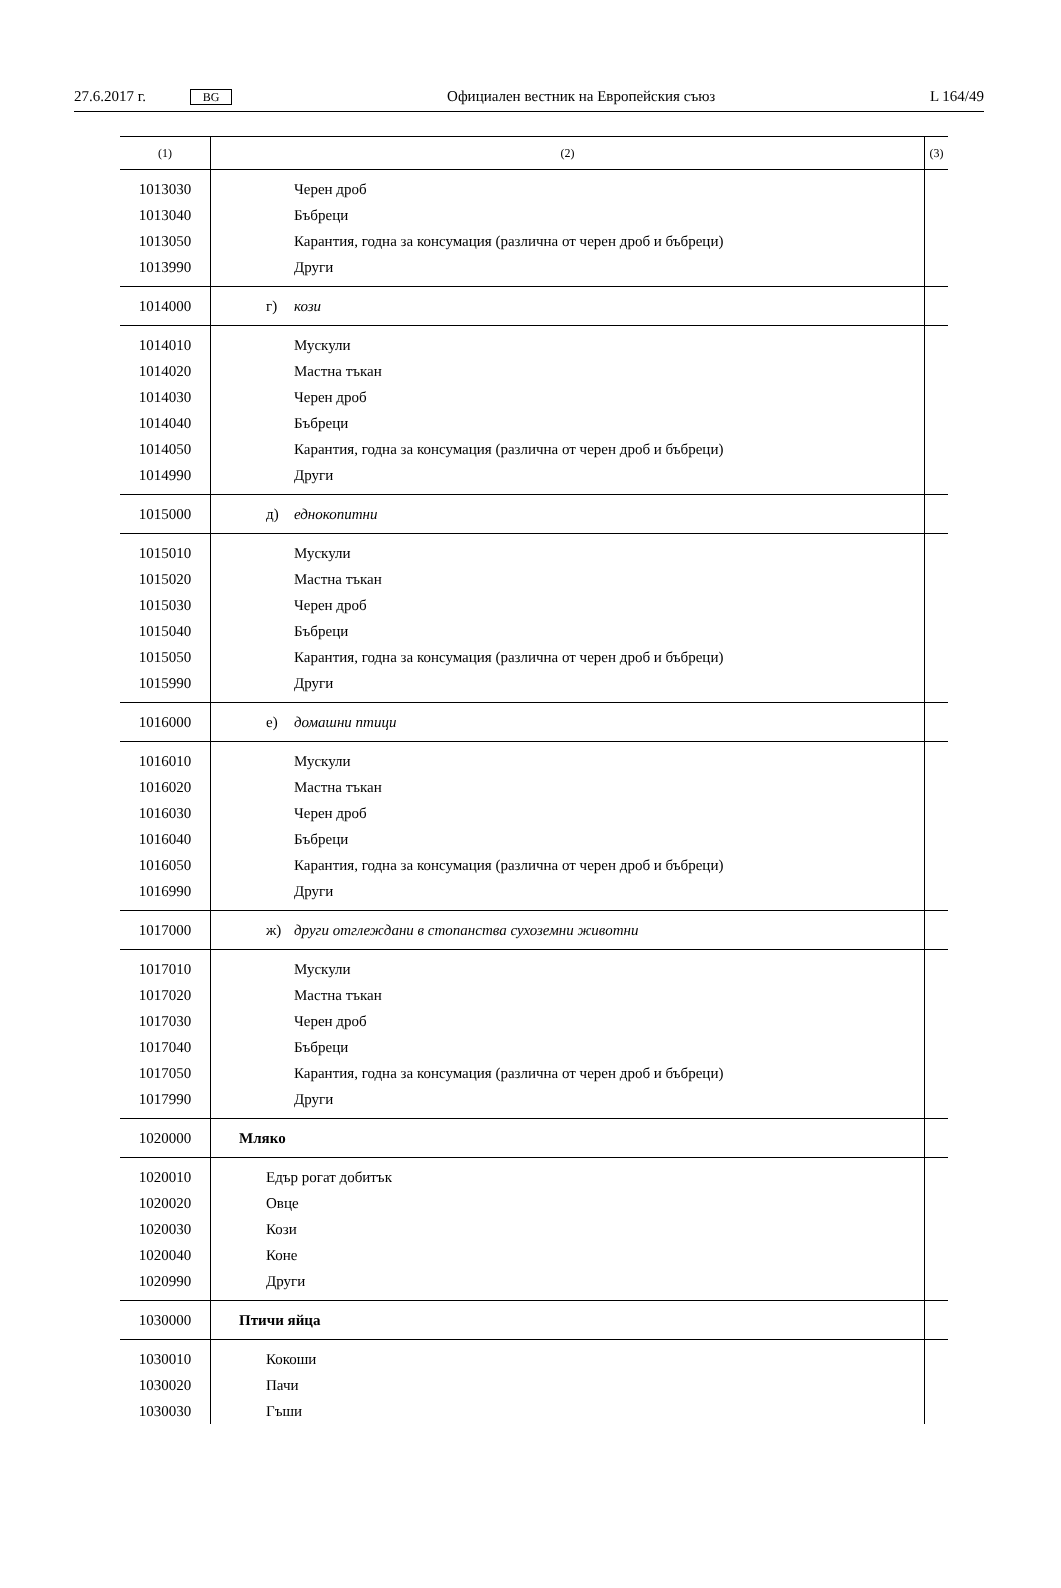27.6.2017 г. BG Официален вестник на Европейския съюз L 164/49
| (1) | (2) | (3) |
| --- | --- | --- |
| 1013030 | Черен дроб | |
| 1013040 | Бъбреци | |
| 1013050 | Карантия, годна за консумация (различна от черен дроб и бъбреци) | |
| 1013990 | Други | |
| 1014000 | г) кози | |
| 1014010 | Мускули | |
| 1014020 | Мастна тъкан | |
| 1014030 | Черен дроб | |
| 1014040 | Бъбреци | |
| 1014050 | Карантия, годна за консумация (различна от черен дроб и бъбреци) | |
| 1014990 | Други | |
| 1015000 | д) еднокопитни | |
| 1015010 | Мускули | |
| 1015020 | Мастна тъкан | |
| 1015030 | Черен дроб | |
| 1015040 | Бъбреци | |
| 1015050 | Карантия, годна за консумация (различна от черен дроб и бъбреци) | |
| 1015990 | Други | |
| 1016000 | е) домашни птици | |
| 1016010 | Мускули | |
| 1016020 | Мастна тъкан | |
| 1016030 | Черен дроб | |
| 1016040 | Бъбреци | |
| 1016050 | Карантия, годна за консумация (различна от черен дроб и бъбреци) | |
| 1016990 | Други | |
| 1017000 | ж) други отглеждани в стопанства сухоземни животни | |
| 1017010 | Мускули | |
| 1017020 | Мастна тъкан | |
| 1017030 | Черен дроб | |
| 1017040 | Бъбреци | |
| 1017050 | Карантия, годна за консумация (различна от черен дроб и бъбреци) | |
| 1017990 | Други | |
| 1020000 | Мляко | |
| 1020010 | Едър рогат добитък | |
| 1020020 | Овце | |
| 1020030 | Кози | |
| 1020040 | Коне | |
| 1020990 | Други | |
| 1030000 | Птичи яйца | |
| 1030010 | Кокоши | |
| 1030020 | Пачи | |
| 1030030 | Гъши | |